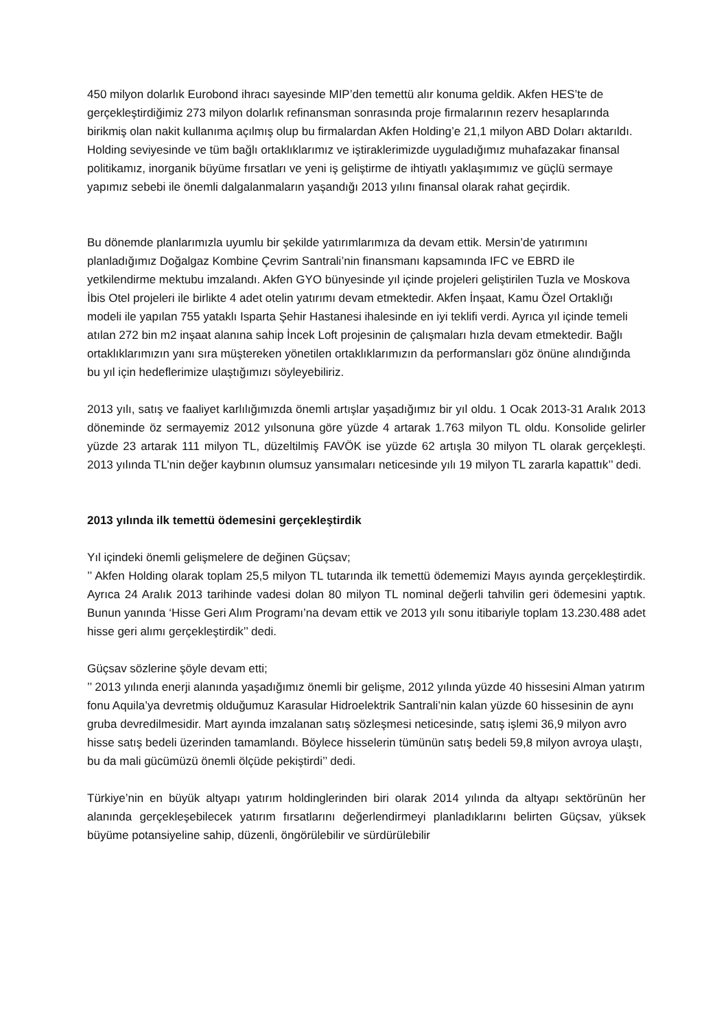450 milyon dolarlık Eurobond ihracı sayesinde MIP’den temettü alır konuma geldik. Akfen HES’te de gerçekleştirdiğimiz 273 milyon dolarlık refinansman sonrasında proje firmalarının rezerv hesaplarında birikmiş olan nakit kullanıma açılmış olup bu firmalardan Akfen Holding’e 21,1 milyon ABD Doları aktarıldı.
Holding seviyesinde ve tüm bağlı ortaklıklarımız ve iştiraklerimizde uyguladığımız muhafazakar finansal politikamız, inorganik büyüme fırsatları ve yeni iş geliştirme de ihtiyatlı yaklaşımımız ve güçlü sermaye yapımız sebebi ile önemli dalgalanmaların yaşandığı 2013 yılını finansal olarak rahat geçirdik.
Bu dönemde planlarımızla uyumlu bir şekilde yatırımlarımıza da devam ettik. Mersin’de yatırımını planladığımız Doğalgaz Kombine Çevrim Santrali’nin finansmanı kapsamında IFC ve EBRD ile yetkilendirme mektubu imzalandı. Akfen GYO bünyesinde yıl içinde projeleri geliştirilen Tuzla ve Moskova İbis Otel projeleri ile birlikte 4 adet otelin yatırımı devam etmektedir. Akfen İnşaat, Kamu Özel Ortaklığı modeli ile yapılan 755 yataklı Isparta Şehir Hastanesi ihalesinde en iyi teklifi verdi. Ayrıca yıl içinde temeli atılan 272 bin m2 inşaat alanına sahip İncek Loft projesinin de çalışmaları hızla devam etmektedir. Bağlı ortaklıklarımızın yanı sıra müştereken yönetilen ortaklıklarımızın da performansları göz önüne alındığında bu yıl için hedeflerimize ulaştığımızı söyleyebiliriz.
2013 yılı, satış ve faaliyet karlılığımızda önemli artışlar yaşadığımız bir yıl oldu. 1 Ocak 2013-31 Aralık 2013 döneminde öz sermayemiz 2012 yılsonuna göre yüzde 4 artarak 1.763 milyon TL oldu. Konsolide gelirler yüzde 23 artarak 111 milyon TL, düzeltilmiş FAVÖK ise yüzde 62 artışla 30 milyon TL olarak gerçekleşti. 2013 yılında TL’nin değer kaybının olumsuz yansımaları neticesinde yılı 19 milyon TL zararla kapattık’’ dedi.
2013 yılında ilk temettü ödemesini gerçekleştirdik
Yıl içindeki önemli gelişmelere de değinen Güçsav;
’’ Akfen Holding olarak toplam 25,5 milyon TL tutarında ilk temettü ödememizi Mayıs ayında gerçekleştirdik. Ayrıca 24 Aralık 2013 tarihinde vadesi dolan 80 milyon TL nominal değerli tahvilin geri ödemesini yaptık. Bunun yanında ‘Hisse Geri Alım Programı’na devam ettik ve 2013 yılı sonu itibariyle toplam 13.230.488 adet hisse geri alımı gerçekleştirdik’’ dedi.
Güçsav sözlerine şöyle devam etti;
’’ 2013 yılında enerji alanında yaşadığımız önemli bir gelişme, 2012 yılında yüzde 40 hissesini Alman yatırım fonu Aquila’ya devretmiş olduğumuz Karasular Hidroelektrik Santrali’nin kalan yüzde 60 hissesinin de aynı gruba devredilmesidir. Mart ayında imzalanan satış sözleşmesi neticesinde, satış işlemi 36,9 milyon avro hisse satış bedeli üzerinden tamamlandı. Böylece hisselerin tümünün satış bedeli 59,8 milyon avroya ulaştı, bu da mali gücümüzü önemli ölçüde pekiştirdi’’ dedi.
Türkiye’nin en büyük altyapı yatırım holdinglerinden biri olarak 2014 yılında da altyapı sektörünün her alanında gerçekleşebilecek yatırım fırsatlarını değerlendirmeyi planladıklarını belirten Güçsav, yüksek büyüme potansiyeline sahip, düzenli, öngörülebilir ve sürdürülebilir